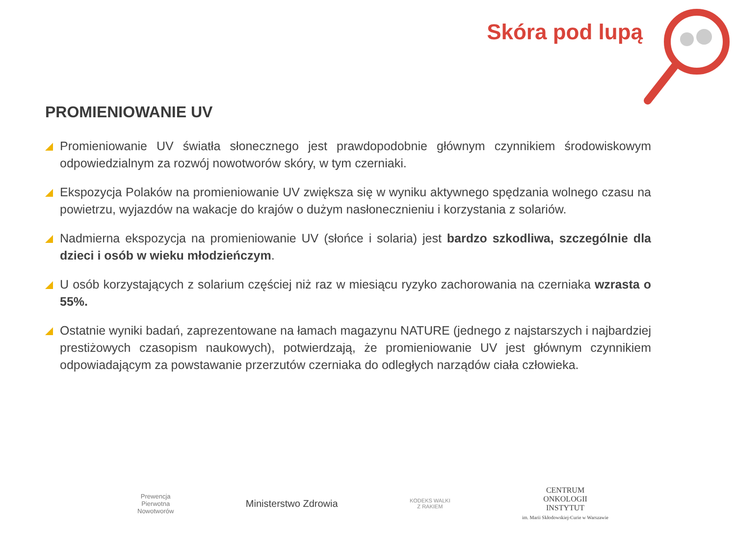Skóra pod lupą
PROMIENIOWANIE UV
Promieniowanie UV światła słonecznego jest prawdopodobnie głównym czynnikiem środowiskowym odpowiedzialnym za rozwój nowotworów skóry, w tym czerniaki.
Ekspozycja Polaków na promieniowanie UV zwiększa się w wyniku aktywnego spędzania wolnego czasu na powietrzu, wyjazdów na wakacje do krajów o dużym nasłonecznieniu i korzystania z solariów.
Nadmierna ekspozycja na promieniowanie UV (słońce i solaria) jest bardzo szkodliwa, szczególnie dla dzieci i osób w wieku młodzieńczym.
U osób korzystających z solarium częściej niż raz w miesiącu ryzyko zachorowania na czerniaka wzrasta o 55%.
Ostatnie wyniki badań, zaprezentowane na łamach magazynu NATURE (jednego z najstarszych i najbardziej prestiżowych czasopism naukowych), potwierdzają, że promieniowanie UV jest głównym czynnikiem odpowiadającym za powstawanie przerzutów czerniaka do odległych narządów ciała człowieka.
Prewencja
Pierwotna
Nowotworów
Ministerstwo Zdrowia
KODEKS WALKI
Z RAKIEM
CENTRUM
ONKOLOGII
INSTYTUT
im. Marii Skłodowskiej-Curie w Warszawie